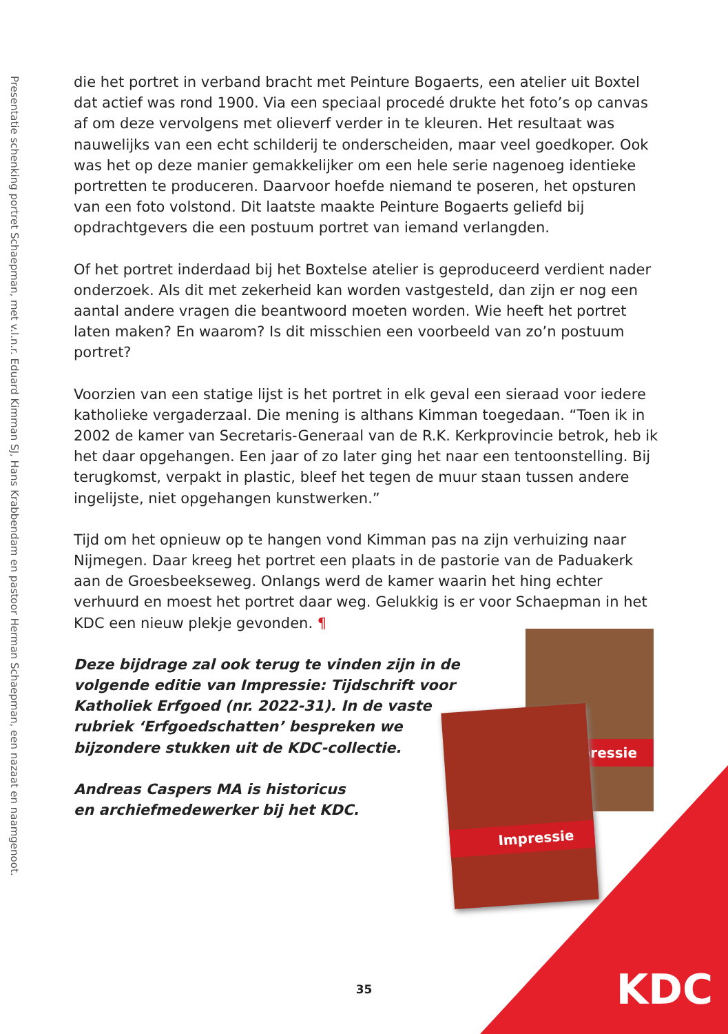Presentatie schenking portret Schaepman, met v.l.n.r. Eduard Kimman SJ, Hans Krabbendam en pastoor Herman Schaepman, een nazaat en naamgenoot.
die het portret in verband bracht met Peinture Bogaerts, een atelier uit Boxtel dat actief was rond 1900. Via een speciaal procedé drukte het foto’s op canvas af om deze vervolgens met olieverf verder in te kleuren. Het resultaat was nauwelijks van een echt schilderij te onderscheiden, maar veel goedkoper. Ook was het op deze manier gemakkelijker om een hele serie nagenoeg identieke portretten te produceren. Daarvoor hoefde niemand te poseren, het opsturen van een foto volstond. Dit laatste maakte Peinture Bogaerts geliefd bij opdrachtgevers die een postuum portret van iemand verlangden.
Of het portret inderdaad bij het Boxtelse atelier is geproduceerd verdient nader onderzoek. Als dit met zekerheid kan worden vastgesteld, dan zijn er nog een aantal andere vragen die beantwoord moeten worden. Wie heeft het portret laten maken? En waarom? Is dit misschien een voorbeeld van zo’n postuum portret?
Voorzien van een statige lijst is het portret in elk geval een sieraad voor iedere katholieke vergaderzaal. Die mening is althans Kimman toegedaan. “Toen ik in 2002 de kamer van Secretaris-Generaal van de R.K. Kerkprovincie betrok, heb ik het daar opgehangen. Een jaar of zo later ging het naar een tentoonstelling. Bij terugkomst, verpakt in plastic, bleef het tegen de muur staan tussen andere ingelijste, niet opgehangen kunstwerken.”
Tijd om het opnieuw op te hangen vond Kimman pas na zijn verhuizing naar Nijmegen. Daar kreeg het portret een plaats in de pastorie van de Paduakerk aan de Groesbeekseweg. Onlangs werd de kamer waarin het hing echter verhuurd en moest het portret daar weg. Gelukkig is er voor Schaepman in het KDC een nieuw plekje gevonden. ¶
Deze bijdrage zal ook terug te vinden zijn in de volgende editie van Impressie: Tijdschrift voor Katholiek Erfgoed (nr. 2022-31). In de vaste rubriek ‘Erfgoedschatten’ bespreken we bijzondere stukken uit de KDC-collectie.
Andreas Caspers MA is historicus en archiefmedewerker bij het KDC.
pressie
Impressie
KDC 35